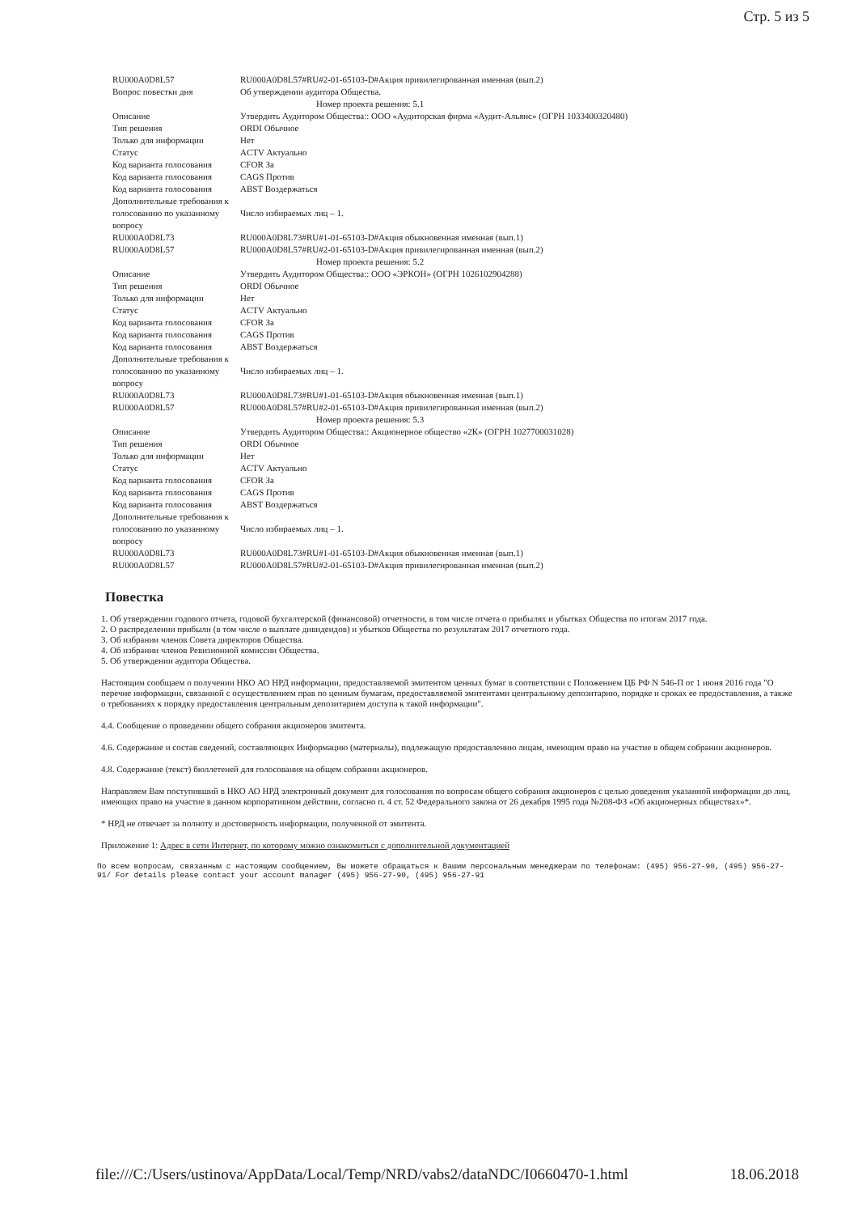Стр. 5 из 5
| RU000A0D8L57 | RU000A0D8L57#RU#2-01-65103-D#Акция привилегированная именная (вып.2) |
| Вопрос повестки дня | Об утверждении аудитора Общества. |
| Номер проекта решения: 5.1 | |
| Описание | Утвердить Аудитором Общества:: ООО «Аудиторская фирма «Аудит-Альянс» (ОГРН 1033400320480) |
| Тип решения | ORDI Обычное |
| Только для информации | Нет |
| Статус | ACTV Актуально |
| Код варианта голосования | CFOR За |
| Код варианта голосования | CAGS Против |
| Код варианта голосования | ABST Воздержаться |
| Дополнительные требования к голосованию по указанному вопросу | Число избираемых лиц – 1. |
| RU000A0D8L73 | RU000A0D8L73#RU#1-01-65103-D#Акция обыкновенная именная (вып.1) |
| RU000A0D8L57 | RU000A0D8L57#RU#2-01-65103-D#Акция привилегированная именная (вып.2) |
| Номер проекта решения: 5.2 | |
| Описание | Утвердить Аудитором Общества:: ООО «ЭРКОН» (ОГРН 1026102904288) |
| Тип решения | ORDI Обычное |
| Только для информации | Нет |
| Статус | ACTV Актуально |
| Код варианта голосования | CFOR За |
| Код варианта голосования | CAGS Против |
| Код варианта голосования | ABST Воздержаться |
| Дополнительные требования к голосованию по указанному вопросу | Число избираемых лиц – 1. |
| RU000A0D8L73 | RU000A0D8L73#RU#1-01-65103-D#Акция обыкновенная именная (вып.1) |
| RU000A0D8L57 | RU000A0D8L57#RU#2-01-65103-D#Акция привилегированная именная (вып.2) |
| Номер проекта решения: 5.3 | |
| Описание | Утвердить Аудитором Общества:: Акционерное общество «2К» (ОГРН 1027700031028) |
| Тип решения | ORDI Обычное |
| Только для информации | Нет |
| Статус | ACTV Актуально |
| Код варианта голосования | CFOR За |
| Код варианта голосования | CAGS Против |
| Код варианта голосования | ABST Воздержаться |
| Дополнительные требования к голосованию по указанному вопросу | Число избираемых лиц – 1. |
| RU000A0D8L73 | RU000A0D8L73#RU#1-01-65103-D#Акция обыкновенная именная (вып.1) |
| RU000A0D8L57 | RU000A0D8L57#RU#2-01-65103-D#Акция привилегированная именная (вып.2) |
Повестка
1. Об утверждении годового отчета, годовой бухгалтерской (финансовой) отчетности, в том числе отчета о прибылях и убытках Общества по итогам 2017 года.
2. О распределении прибыли (в том числе о выплате дивидендов) и убытков Общества по результатам 2017 отчетного года.
3. Об избрании членов Совета директоров Общества.
4. Об избрании членов Ревизионной комиссии Общества.
5. Об утверждении аудитора Общества.
Настоящим сообщаем о получении НКО АО НРД информации, предоставляемой эмитентом ценных бумаг в соответствии с Положением ЦБ РФ N 546-П от 1 июня 2016 года "О перечне информации, связанной с осуществлением прав по ценным бумагам, предоставляемой эмитентами центральному депозитарию, порядке и сроках ее предоставления, а также о требованиях к порядку предоставления центральным депозитарием доступа к такой информации".
4.4. Сообщение о проведении общего собрания акционеров эмитента.
4.6. Содержание и состав сведений, составляющих Информацию (материалы), подлежащую предоставлению лицам, имеющим право на участие в общем собрании акционеров.
4.8. Содержание (текст) бюллетеней для голосования на общем собрании акционеров.
Направляем Вам поступивший в НКО АО НРД электронный документ для голосования по вопросам общего собрания акционеров с целью доведения указанной информации до лиц, имеющих право на участие в данном корпоративном действии, согласно п. 4 ст. 52 Федерального закона от 26 декабря 1995 года №208-ФЗ «Об акционерных обществах»*.
* НРД не отвечает за полноту и достоверность информации, полученной от эмитента.
Приложение 1: Адрес в сети Интернет, по которому можно ознакомиться с дополнительной документацией
По всем вопросам, связанным с настоящим сообщением, Вы можете обращаться к Вашим персональным менеджерам по телефонам: (495) 956-27-90, (495) 956-27-91/ For details please contact your account manager (495) 956-27-90, (495) 956-27-91
file:///C:/Users/ustinova/AppData/Local/Temp/NRD/vabs2/dataNDC/I0660470-1.html 18.06.2018